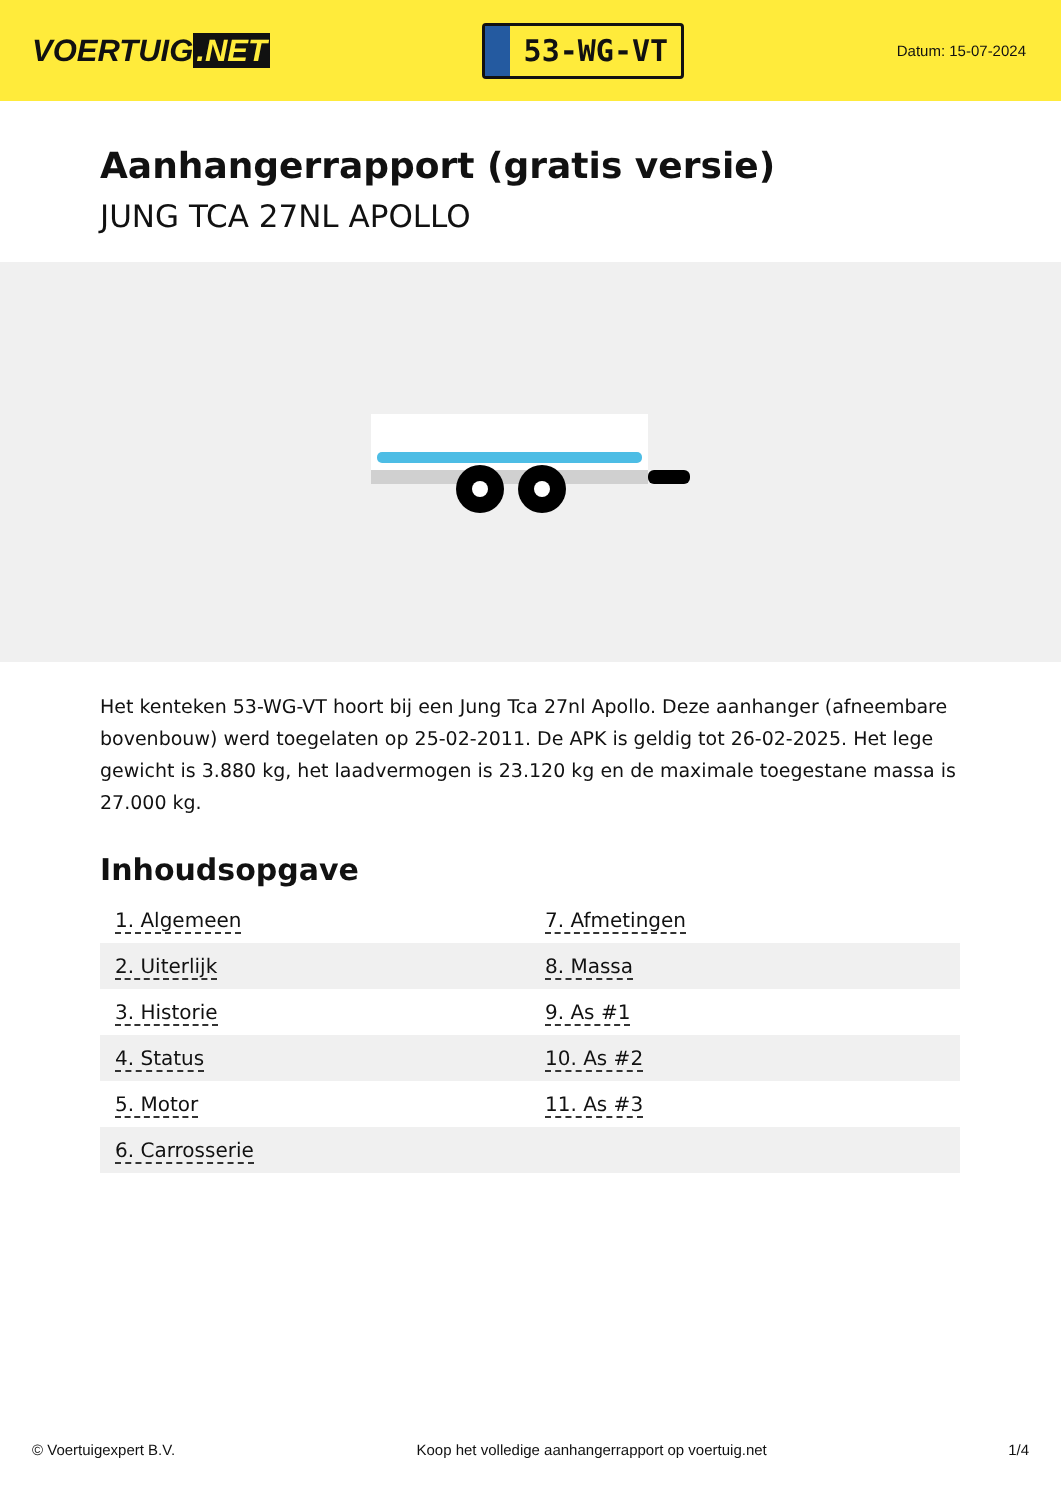VOERTUIG.NET
53-WG-VT
Datum: 15-07-2024
Aanhangerrapport (gratis versie)
JUNG TCA 27NL APOLLO
Het kenteken 53-WG-VT hoort bij een Jung Tca 27nl Apollo. Deze aanhanger (afneembare bovenbouw) werd toegelaten op 25-02-2011. De APK is geldig tot 26-02-2025. Het lege gewicht is 3.880 kg, het laadvermogen is 23.120 kg en de maximale toegestane massa is 27.000 kg.
Inhoudsopgave
| 1. Algemeen | 7. Afmetingen |
| 2. Uiterlijk | 8. Massa |
| 3. Historie | 9. As #1 |
| 4. Status | 10. As #2 |
| 5. Motor | 11. As #3 |
| 6. Carrosserie | |
© Voertuigexpert B.V. Koop het volledige aanhangerrapport op voertuig.net 1/4